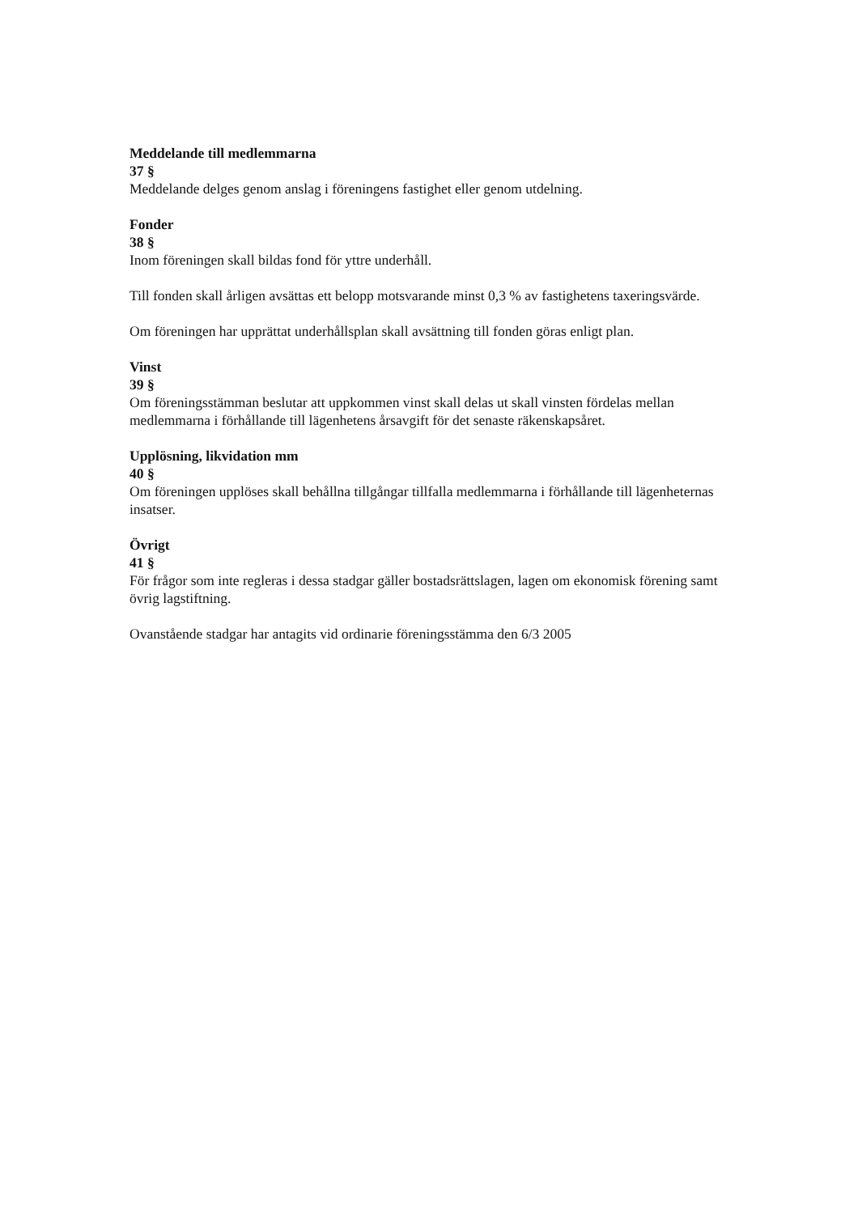Meddelande till medlemmarna
37 §
Meddelande delges genom anslag i föreningens fastighet eller genom utdelning.
Fonder
38 §
Inom föreningen skall bildas fond för yttre underhåll.
Till fonden skall årligen avsättas ett belopp motsvarande minst 0,3 % av fastighetens taxeringsvärde.
Om föreningen har upprättat underhållsplan skall avsättning till fonden göras enligt plan.
Vinst
39 §
Om föreningsstämman beslutar att uppkommen vinst skall delas ut skall vinsten fördelas mellan medlemmarna i förhållande till lägenhetens årsavgift för det senaste räkenskapsåret.
Upplösning, likvidation mm
40 §
Om föreningen upplöses skall behållna tillgångar tillfalla medlemmarna i förhållande till lägenheternas insatser.
Övrigt
41 §
För frågor som inte regleras i dessa stadgar gäller bostadsrättslagen, lagen om ekonomisk förening samt övrig lagstiftning.
Ovanstående stadgar har antagits vid ordinarie föreningsstämma den 6/3 2005